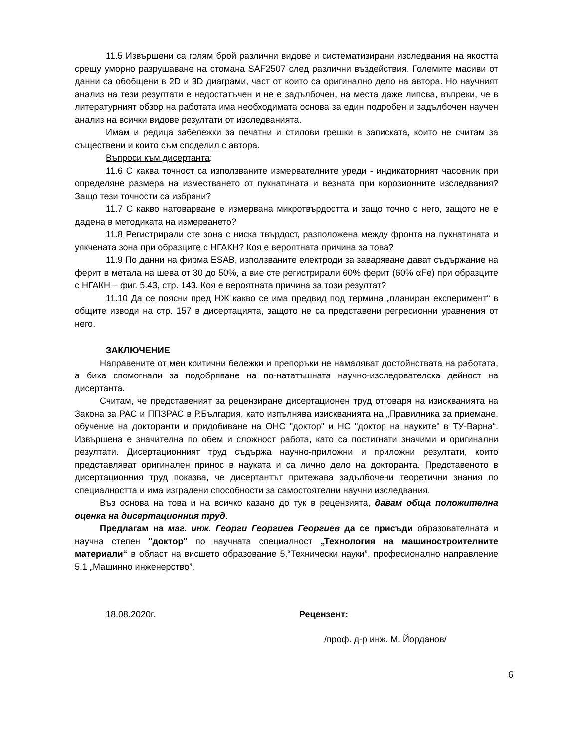11.5 Извършени са голям брой различни видове и систематизирани изследвания на якостта срещу уморно разрушаване на стомана SAF2507 след различни въздействия. Големите масиви от данни са обобщени в 2D и 3D диаграми, част от които са оригинално дело на автора. Но научният анализ на тези резултати е недостатъчен и не е задълбочен, на места даже липсва, въпреки, че в литературният обзор на работата има необходимата основа за един подробен и задълбочен научен анализ на всички видове резултати от изследванията.
Имам и редица забележки за печатни и стилови грешки в записката, които не считам за съществени и които съм споделил с автора.
Въпроси към дисертанта:
11.6 С каква точност са използваните измервателните уреди - индикаторният часовник при определяне размера на изместването от пукнатината и везната при корозионните изследвания? Защо тези точности са избрани?
11.7 С какво натоварване е измервана микротвърдостта и защо точно с него, защото не е дадена в методиката на измерването?
11.8 Регистрирали сте зона с ниска твърдост, разположена между фронта на пукнатината и уякчената зона при образците с НГАКН? Коя е вероятната причина за това?
11.9 По данни на фирма ESAB, използваните електроди за заваряване дават съдържание на ферит в метала на шева от 30 до 50%, а вие сте регистрирали 60% ферит (60% αFe) при образците с НГАКН – фиг. 5.43, стр. 143. Коя е вероятната причина за този резултат?
11.10 Да се поясни пред НЖ какво се има предвид под термина „планиран експеримент“ в общите изводи на стр. 157 в дисертацията, защото не са представени регресионни уравнения от него.
ЗАКЛЮЧЕНИЕ
Направените от мен критични бележки и препоръки не намаляват достойнствата на работата, а биха спомогнали за подобряване на по-нататъшната научно-изследователска дейност на дисертанта.
Считам, че представеният за рецензиране дисертационен труд отговаря на изискванията на Закона за РАС и ППЗРАС в Р.България, като изпълнява изискванията на „Правилника за приемане, обучение на докторанти и придобиване на ОНС "доктор" и НС "доктор на науките" в ТУ-Варна“. Извършена е значителна по обем и сложност работа, като са постигнати значими и оригинални резултати. Дисертационният труд съдържа научно-приложни и приложни резултати, които представляват оригинален принос в науката и са лично дело на докторанта. Представеното в дисертационния труд показва, че дисертантът притежава задълбочени теоретични знания по специалността и има изградени способности за самостоятелни научни изследвания.
Въз основа на това и на всичко казано до тук в рецензията, давам обща положителна оценка на дисертационния труд.
Предлагам на маг. инж. Георги Георгиев Георгиев да се присъди образователната и научна степен "доктор" по научната специалност „Технология на машиностроителните материали“ в област на висшето образование 5.“Технически науки”, професионално направление 5.1 „Машинно инженерство”.
18.08.2020г. Рецензент:
/проф. д-р инж. М. Йорданов/
6